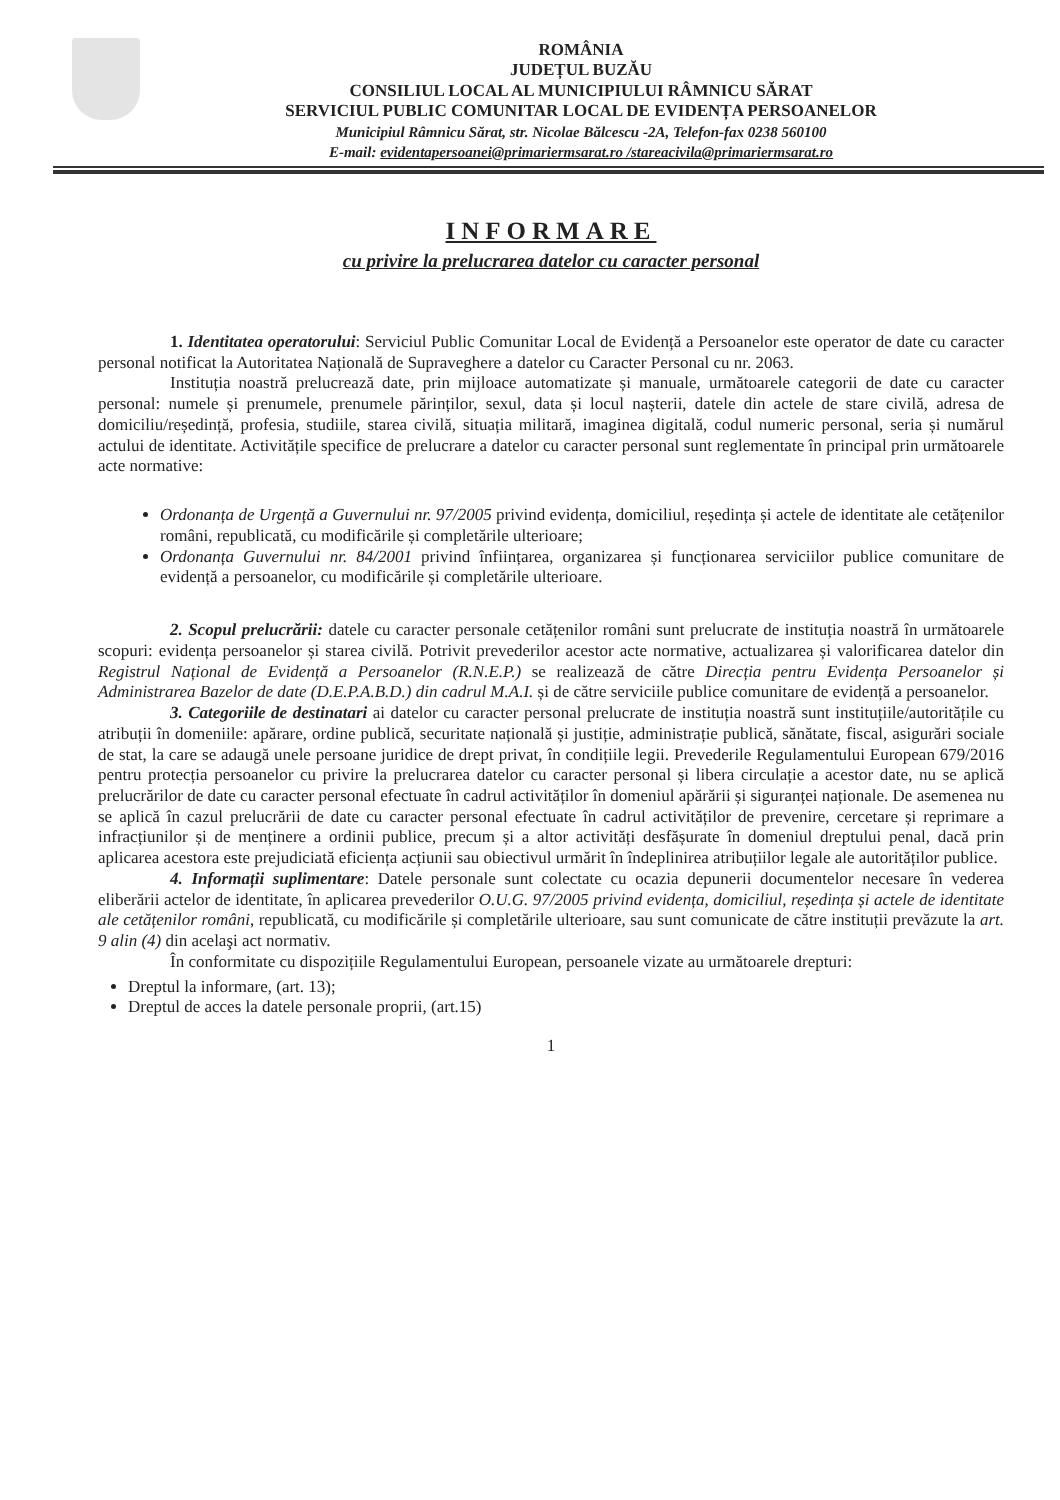ROMÂNIA
JUDEȚUL BUZĂU
CONSILIUL LOCAL AL MUNICIPIULUI RÂMNICU SĂRAT
SERVICIUL PUBLIC COMUNITAR LOCAL DE EVIDENȚA PERSOANELOR
Municipiul Râmnicu Sărat, str. Nicolae Bălcescu -2A, Telefon-fax 0238 560100
E-mail: evidentapersoanei@primariermsarat.ro /stareacivila@primariermsarat.ro
INFORMARE
cu privire la prelucrarea datelor cu caracter personal
1. Identitatea operatorului: Serviciul Public Comunitar Local de Evidență a Persoanelor este operator de date cu caracter personal notificat la Autoritatea Națională de Supraveghere a datelor cu Caracter Personal cu nr. 2063.
Instituția noastră prelucrează date, prin mijloace automatizate și manuale, următoarele categorii de date cu caracter personal: numele și prenumele, prenumele părinților, sexul, data și locul nașterii, datele din actele de stare civilă, adresa de domiciliu/reședință, profesia, studiile, starea civilă, situația militară, imaginea digitală, codul numeric personal, seria și numărul actului de identitate. Activitățile specifice de prelucrare a datelor cu caracter personal sunt reglementate în principal prin următoarele acte normative:
Ordonanța de Urgență a Guvernului nr. 97/2005 privind evidența, domiciliul, reședința și actele de identitate ale cetățenilor români, republicată, cu modificările și completările ulterioare;
Ordonanța Guvernului nr. 84/2001 privind înființarea, organizarea și funcționarea serviciilor publice comunitare de evidență a persoanelor, cu modificările și completările ulterioare.
2. Scopul prelucrării: datele cu caracter personale cetățenilor români sunt prelucrate de instituția noastră în următoarele scopuri: evidența persoanelor și starea civilă. Potrivit prevederilor acestor acte normative, actualizarea și valorificarea datelor din Registrul Național de Evidență a Persoanelor (R.N.E.P.) se realizează de către Direcția pentru Evidența Persoanelor și Administrarea Bazelor de date (D.E.P.A.B.D.) din cadrul M.A.I. și de către serviciile publice comunitare de evidență a persoanelor.
3. Categoriile de destinatari ai datelor cu caracter personal prelucrate de instituția noastră sunt instituțiile/autoritățile cu atribuții în domeniile: apărare, ordine publică, securitate națională și justiție, administrație publică, sănătate, fiscal, asigurări sociale de stat, la care se adaugă unele persoane juridice de drept privat, în condițiile legii. Prevederile Regulamentului European 679/2016 pentru protecția persoanelor cu privire la prelucrarea datelor cu caracter personal și libera circulație a acestor date, nu se aplică prelucrărilor de date cu caracter personal efectuate în cadrul activităților în domeniul apărării și siguranței naționale. De asemenea nu se aplică în cazul prelucrării de date cu caracter personal efectuate în cadrul activităților de prevenire, cercetare și reprimare a infracțiunilor și de menținere a ordinii publice, precum și a altor activități desfășurate în domeniul dreptului penal, dacă prin aplicarea acestora este prejudiciată eficiența acțiunii sau obiectivul urmărit în îndeplinirea atribuțiilor legale ale autorităților publice.
4. Informații suplimentare: Datele personale sunt colectate cu ocazia depunerii documentelor necesare în vederea eliberării actelor de identitate, în aplicarea prevederilor O.U.G. 97/2005 privind evidența, domiciliul, reședința și actele de identitate ale cetățenilor români, republicată, cu modificările și completările ulterioare, sau sunt comunicate de către instituții prevăzute la art. 9 alin (4) din acelaşi act normativ.
În conformitate cu dispozițiile Regulamentului European, persoanele vizate au următoarele drepturi:
Dreptul la informare, (art. 13);
Dreptul de acces la datele personale proprii, (art.15)
1